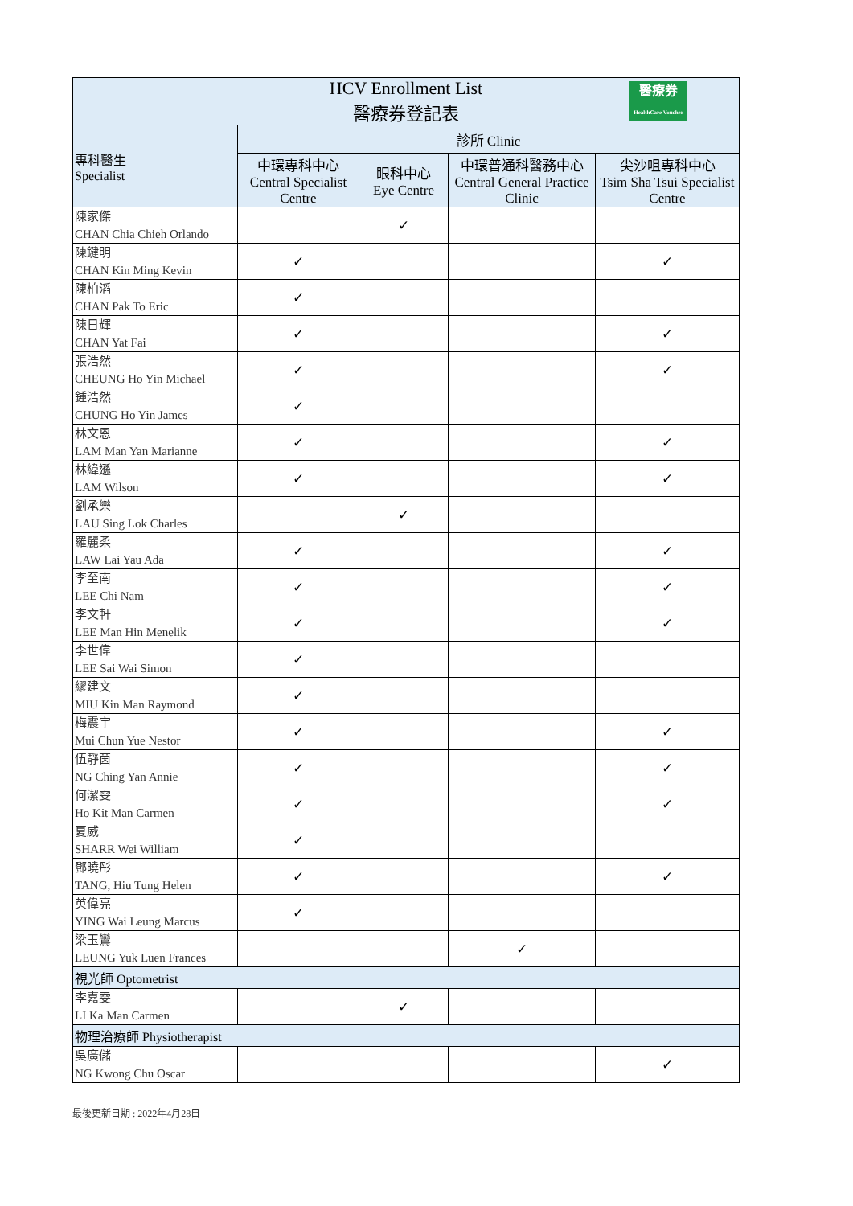| HCV Enrollment List 醫療券登記表 醫療券 HealthCare Voucher | | | | |
| 專科醫生 Specialist | 診所 Clinic | | | |
| | 中環專科中心 Central Specialist Centre | 眼科中心 Eye Centre | 中環普通科醫務中心 Central General Practice Clinic | 尖沙咀專科中心 Tsim Sha Tsui Specialist Centre |
| 陳家傑 CHAN Chia Chieh Orlando | | ✓ | | |
| 陳鍵明 CHAN Kin Ming Kevin | ✓ | | | ✓ |
| 陳柏滔 CHAN Pak To Eric | ✓ | | | |
| 陳日輝 CHAN Yat Fai | ✓ | | | ✓ |
| 張浩然 CHEUNG Ho Yin Michael | ✓ | | | ✓ |
| 鍾浩然 CHUNG Ho Yin James | ✓ | | | |
| 林文恩 LAM Man Yan Marianne | ✓ | | | ✓ |
| 林緯遜 LAM Wilson | ✓ | | | ✓ |
| 劉承樂 LAU Sing Lok Charles | | ✓ | | |
| 羅麗柔 LAW Lai Yau Ada | ✓ | | | ✓ |
| 李至南 LEE Chi Nam | ✓ | | | ✓ |
| 李文軒 LEE Man Hin Menelik | ✓ | | | ✓ |
| 李世偉 LEE Sai Wai Simon | ✓ | | | |
| 繆建文 MIU Kin Man Raymond | ✓ | | | |
| 梅震宇 Mui Chun Yue Nestor | ✓ | | | ✓ |
| 伍靜茵 NG Ching Yan Annie | ✓ | | | ✓ |
| 何潔雯 Ho Kit Man Carmen | ✓ | | | ✓ |
| 夏威 SHARR Wei William | ✓ | | | |
| 鄧曉彤 TANG, Hiu Tung Helen | ✓ | | | ✓ |
| 英偉亮 YING Wai Leung Marcus | ✓ | | | |
| 梁玉鸞 LEUNG Yuk Luen Frances | | | ✓ | |
| 視光師 Optometrist | | | | |
| 李嘉雯 LI Ka Man Carmen | | ✓ | | |
| 物理治療師 Physiotherapist | | | | |
| 吳廣儲 NG Kwong Chu Oscar | | | | ✓ |
最後更新日期 : 2022年4月28日